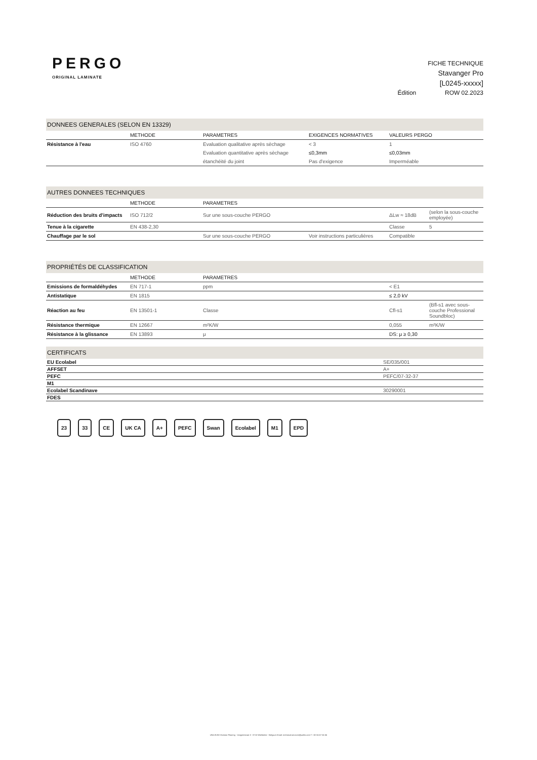PERGO
ORIGINAL LAMINATE
FICHE TECHNIQUE
Stavanger Pro
[L0245-xxxxx]
Édition ROW 02.2023
| DONNEES GENERALES (SELON EN 13329) | | | | |
| | METHODE | PARAMETRES | EXIGENCES NORMATIVES | VALEURS PERGO |
| Résistance à l'eau | ISO 4760 | Evaluation qualitative après sèchage | < 3 | 1 |
| | | Evaluation quantitative après sèchage | ≤0,3mm | ≤0,03mm |
| | | étanchéité du joint | Pas d'exigence | Imperméable |
| AUTRES DONNEES TECHNIQUES | | | | | |
| | METHODE | PARAMETRES | | | |
| Réduction des bruits d'impacts | ISO 712/2 | Sur une sous-couche PERGO | | ΔLw ≈ 18dB | (selon la sous-couche employée) |
| Tenue à la cigarette | EN 438-2,30 | | | Classe | 5 |
| Chauffage par le sol | | Sur une sous-couche PERGO | Voir instructions particulières | Compatible | |
| PROPRIÉTÉS DE CLASSIFICATION | | | | | |
| | METHODE | PARAMETRES | | | |
| Emissions de formaldéhydes | EN 717-1 | ppm | | < E1 | |
| Antistatique | EN 1815 | | | ≤ 2,0 kV | |
| Réaction au feu | EN 13501-1 | Classe | | Cfl-s1 | (Bfl-s1 avec sous-couche Professional Soundbloc) |
| Résistance thermique | EN 12667 | m²K/W | | 0,055 | m²K/W |
| Résistance à la glissance | EN 13893 | μ | | DS: μ ≥ 0,30 | |
| CERTIFICATS | |
| EU Ecolabel | SE/035/001 |
| AFFSET | A+ |
| PEFC | PEFC/07-32-37 |
| M1 | |
| Ecolabel Scandinave | 30290001 |
| FDES | |
23 33 CE UK CA A+ PEFC Swan Ecolabel M1 EPD
UNILIN BV Division Flooring - Ooigemstraat 3 - 8710 Wielsbeke - Belgium Email: technical.services@unilin.com T +32 56 67 56 56